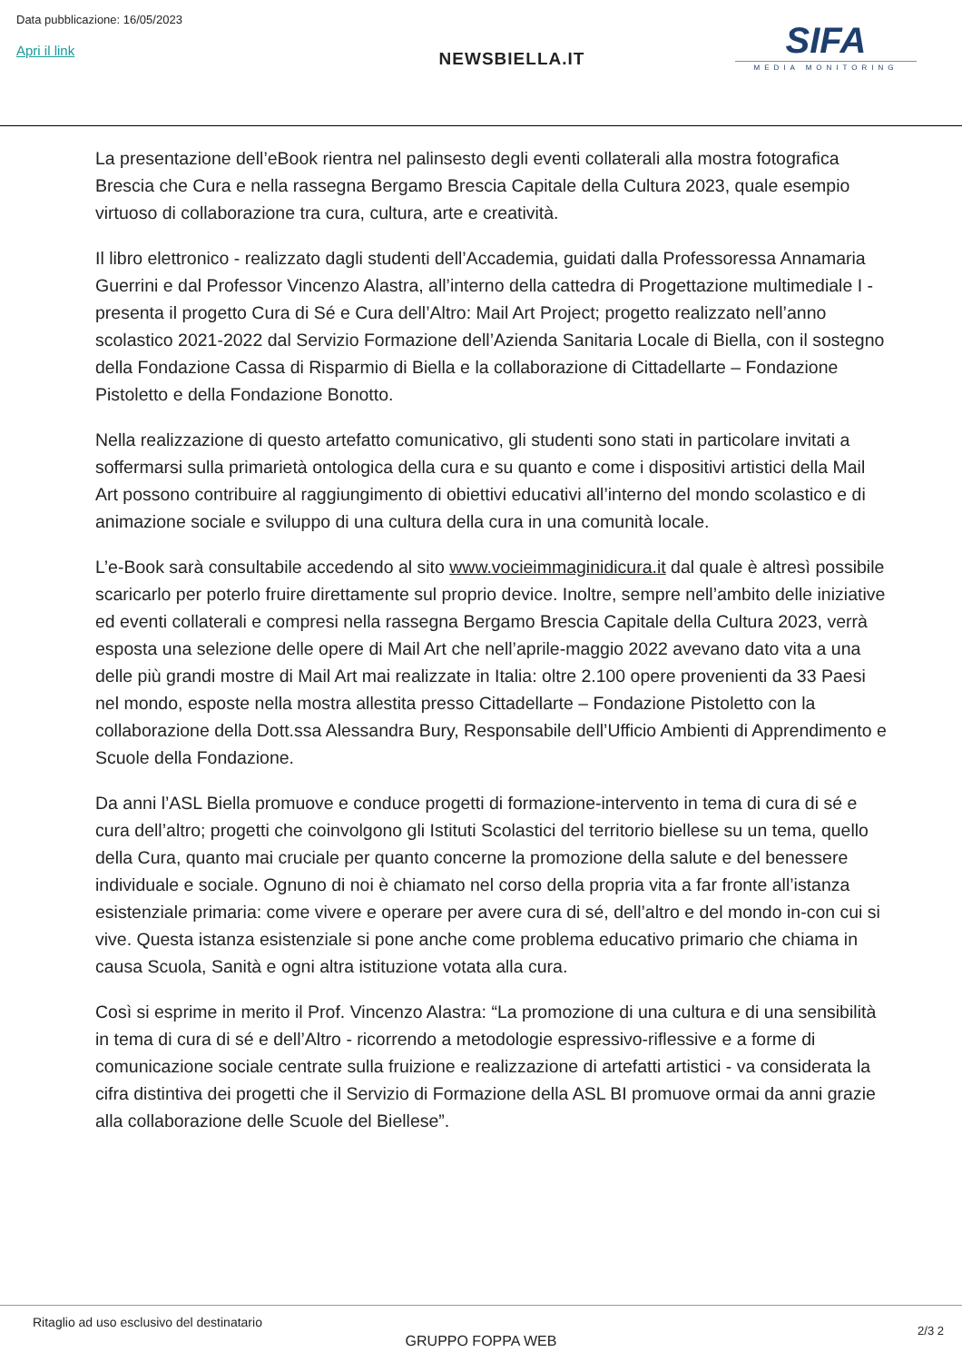Data pubblicazione: 16/05/2023
Apri il link
NEWSBIELLA.IT
SIFA
MEDIA MONITORING
La presentazione dell’eBook rientra nel palinsesto degli eventi collaterali alla mostra fotografica Brescia che Cura e nella rassegna Bergamo Brescia Capitale della Cultura 2023, quale esempio virtuoso di collaborazione tra cura, cultura, arte e creatività.
Il libro elettronico - realizzato dagli studenti dell’Accademia, guidati dalla Professoressa Annamaria Guerrini e dal Professor Vincenzo Alastra, all’interno della cattedra di Progettazione multimediale I - presenta il progetto Cura di Sé e Cura dell’Altro: Mail Art Project; progetto realizzato nell’anno scolastico 2021-2022 dal Servizio Formazione dell’Azienda Sanitaria Locale di Biella, con il sostegno della Fondazione Cassa di Risparmio di Biella e la collaborazione di Cittadellarte – Fondazione Pistoletto e della Fondazione Bonotto.
Nella realizzazione di questo artefatto comunicativo, gli studenti sono stati in particolare invitati a soffermarsi sulla primarietà ontologica della cura e su quanto e come i dispositivi artistici della Mail Art possono contribuire al raggiungimento di obiettivi educativi all’interno del mondo scolastico e di animazione sociale e sviluppo di una cultura della cura in una comunità locale.
L’e-Book sarà consultabile accedendo al sito www.vocieimmaginidicura.it dal quale è altresì possibile scaricarlo per poterlo fruire direttamente sul proprio device. Inoltre, sempre nell’ambito delle iniziative ed eventi collaterali e compresi nella rassegna Bergamo Brescia Capitale della Cultura 2023, verrà esposta una selezione delle opere di Mail Art che nell’aprile-maggio 2022 avevano dato vita a una delle più grandi mostre di Mail Art mai realizzate in Italia: oltre 2.100 opere provenienti da 33 Paesi nel mondo, esposte nella mostra allestita presso Cittadellarte – Fondazione Pistoletto con la collaborazione della Dott.ssa Alessandra Bury, Responsabile dell’Ufficio Ambienti di Apprendimento e Scuole della Fondazione.
Da anni l’ASL Biella promuove e conduce progetti di formazione-intervento in tema di cura di sé e cura dell’altro; progetti che coinvolgono gli Istituti Scolastici del territorio biellese su un tema, quello della Cura, quanto mai cruciale per quanto concerne la promozione della salute e del benessere individuale e sociale. Ognuno di noi è chiamato nel corso della propria vita a far fronte all’istanza esistenziale primaria: come vivere e operare per avere cura di sé, dell’altro e del mondo in-con cui si vive. Questa istanza esistenziale si pone anche come problema educativo primario che chiama in causa Scuola, Sanità e ogni altra istituzione votata alla cura.
Così si esprime in merito il Prof. Vincenzo Alastra: “La promozione di una cultura e di una sensibilità in tema di cura di sé e dell’Altro - ricorrendo a metodologie espressivo-riflessive e a forme di comunicazione sociale centrate sulla fruizione e realizzazione di artefatti artistici - va considerata la cifra distintiva dei progetti che il Servizio di Formazione della ASL BI promuove ormai da anni grazie alla collaborazione delle Scuole del Biellese”.
Ritaglio ad uso esclusivo del destinatario
GRUPPO FOPPA WEB
2/3 2